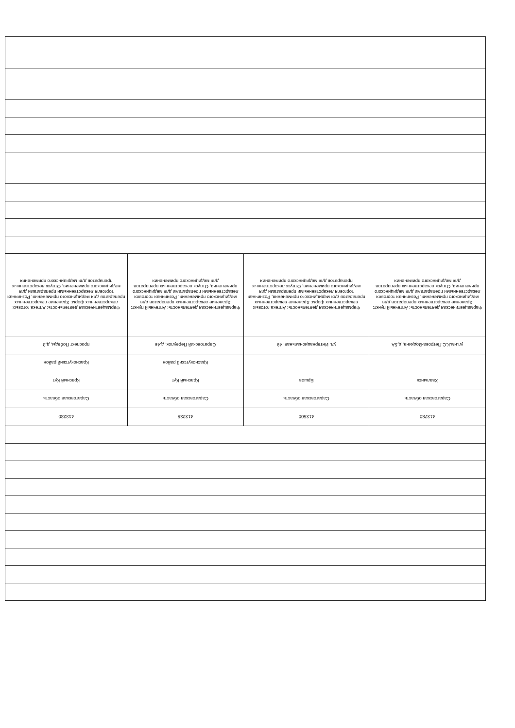| 413780 | 413500 | 413235 | 413230 |
| Саратовская область | Саратовская область | Саратовская область | Саратовская область |
| Хвалынск | Ершов | Красный Кут | Красный Кут |
| | | Краснокутский район | Краснокутский район |
| ул.им.К.С.Петрова-Водкина, д.5А | ул. Интернациональная, 49 | Саратовский Переулок, д.4в | проспект Победы, д.3 |
| Фармацевтическая деятельность: Аптечный пункт: Хранение лекарственных препаратов для медицинского применения, Розничная торговля лекарственными препаратами для медицинского применения, Отпуск лекарственных препаратов для медицинского применения | Фармацевтическая деятельность: Аптека готовых лекарственных форм: Хранение лекарственных препаратов для медицинского применения, Розничная торговля лекарственными препаратами для медицинского применения, Отпуск лекарственных препаратов для медицинского применения | Фармацевтическая деятельность: Аптечный пункт: Хранение лекарственных препаратов для медицинского применения, Розничная торговля лекарственными препаратами для медицинского применения, Отпуск лекарственных препаратов для медицинского применения | Фармацевтическая деятельность: Аптека готовых лекарственных форм: Хранение лекарственных препаратов для медицинского применения, Розничная торговля лекарственными препаратами для медицинского применения, Отпуск лекарственных препаратов для медицинского применения |